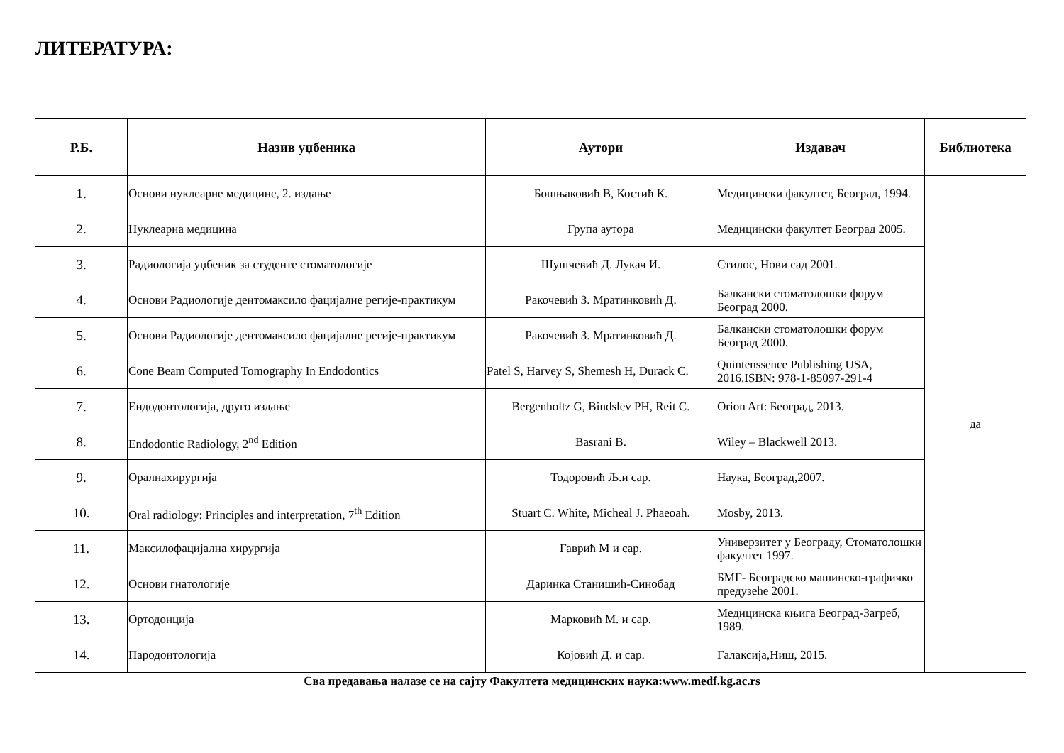ЛИТЕРАТУРА:
| Р.Б. | Назив уџбеника | Аутори | Издавач | Библиотека |
| --- | --- | --- | --- | --- |
| 1. | Основи нуклеарне медицине, 2. издање | Бошњаковић В, Костић К. | Медицински факултет, Београд, 1994. | да |
| 2. | Нуклеарна медицина | Група аутора | Медицински факултет Београд 2005. | |
| 3. | Радиологија уџбеник за студенте стоматологије | Шушчевић Д. Лукач И. | Стилос, Нови сад 2001. | |
| 4. | Основи Радиологије дентомаксило фацијалне регије-практикум | Ракочевић З. Мратинковић Д. | Балкански стоматолошки форум Београд 2000. | |
| 5. | Основи Радиологије дентомаксило фацијалне регије-практикум | Ракочевић З. Мратинковић Д. | Балкански стоматолошки форум Београд 2000. | |
| 6. | Cone Beam Computed Tomography In Endodontics | Patel S, Harvey S, Shemesh H, Durack C. | Quintenssence Publishing USA, 2016.ISBN: 978-1-85097-291-4 | |
| 7. | Ендодонтологија, друго издање | Bergenholtz G, Bindslev PH, Reit C. | Orion Art: Београд, 2013. | |
| 8. | Endodontic Radiology, 2<sup>nd</sup> Edition | Basrani B. | Wiley – Blackwell 2013. | |
| 9. | Оралнахирургија | Тодоровић Љ.и сар. | Наука, Београд,2007. | |
| 10. | Oral radiology: Principles and interpretation, 7<sup>th</sup> Edition | Stuart C. White, Micheal J. Phaeoah. | Mosby, 2013. | |
| 11. | Максилофацијална хирургија | Гаврић М и сар. | Универзитет у Београду, Стоматолошки факултет 1997. | |
| 12. | Основи гнатологије | Даринка Станишић-Синобад | БМГ- Београдско машинско-графичко предузеће 2001. | |
| 13. | Ортодонција | Марковић М. и сар. | Медицинска књига Београд-Загреб, 1989. | |
| 14. | Пародонтологија | Којовић Д. и сар. | Галаксија,Ниш, 2015. | |
Сва предавања налазе се на сајту Факултета медицинских наука:www.medf.kg.ac.rs